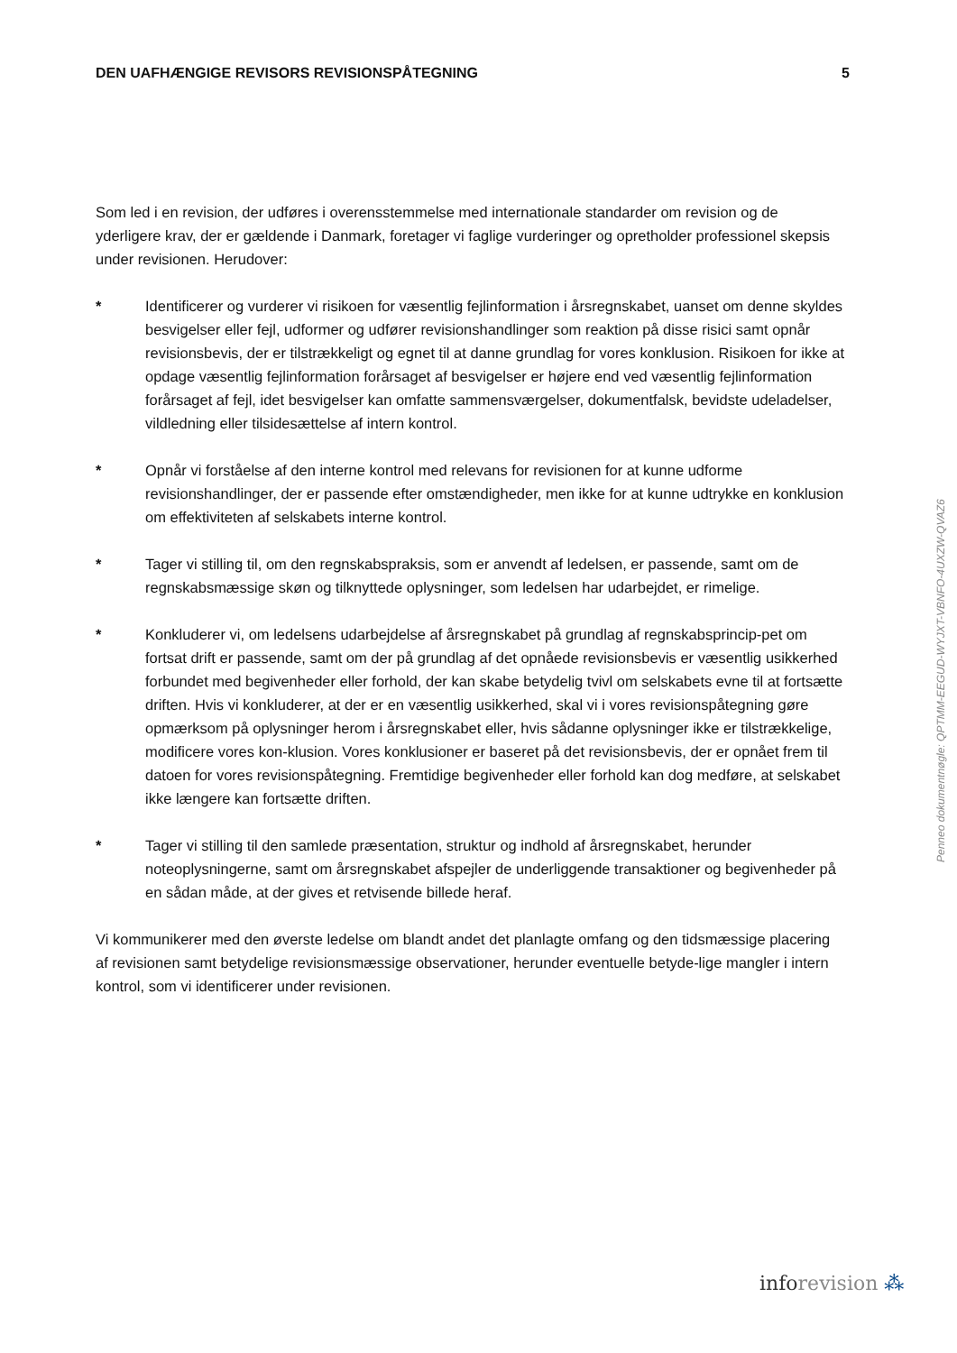DEN UAFHÆNGIGE REVISORS REVISIONSPÅTEGNING 5
Som led i en revision, der udføres i overensstemmelse med internationale standarder om revision og de yderligere krav, der er gældende i Danmark, foretager vi faglige vurderinger og opretholder professionel skepsis under revisionen. Herudover:
* Identificerer og vurderer vi risikoen for væsentlig fejlinformation i årsregnskabet, uanset om denne skyldes besvigelser eller fejl, udformer og udfører revisionshandlinger som reaktion på disse risici samt opnår revisionsbevis, der er tilstrækkeligt og egnet til at danne grundlag for vores konklusion. Risikoen for ikke at opdage væsentlig fejlinformation forårsaget af besvigelser er højere end ved væsentlig fejlinformation forårsaget af fejl, idet besvigelser kan omfatte sammensværgelser, dokumentfalsk, bevidste udeladelser, vildledning eller tilsidesættelse af intern kontrol.
* Opnår vi forståelse af den interne kontrol med relevans for revisionen for at kunne udforme revisionshandlinger, der er passende efter omstændigheder, men ikke for at kunne udtrykke en konklusion om effektiviteten af selskabets interne kontrol.
* Tager vi stilling til, om den regnskabspraksis, som er anvendt af ledelsen, er passende, samt om de regnskabsmæssige skøn og tilknyttede oplysninger, som ledelsen har udarbejdet, er rimelige.
* Konkluderer vi, om ledelsens udarbejdelse af årsregnskabet på grundlag af regnskabsprincip-pet om fortsat drift er passende, samt om der på grundlag af det opnåede revisionsbevis er væsentlig usikkerhed forbundet med begivenheder eller forhold, der kan skabe betydelig tvivl om selskabets evne til at fortsætte driften. Hvis vi konkluderer, at der er en væsentlig usikkerhed, skal vi i vores revisionspåtegning gøre opmærksom på oplysninger herom i årsregnskabet eller, hvis sådanne oplysninger ikke er tilstrækkelige, modificere vores kon-klusion. Vores konklusioner er baseret på det revisionsbevis, der er opnået frem til datoen for vores revisionspåtegning. Fremtidige begivenheder eller forhold kan dog medføre, at selskabet ikke længere kan fortsætte driften.
* Tager vi stilling til den samlede præsentation, struktur og indhold af årsregnskabet, herunder noteoplysningerne, samt om årsregnskabet afspejler de underliggende transaktioner og begivenheder på en sådan måde, at der gives et retvisende billede heraf.
Vi kommunikerer med den øverste ledelse om blandt andet det planlagte omfang og den tidsmæssige placering af revisionen samt betydelige revisionsmæssige observationer, herunder eventuelle betyde-lige mangler i intern kontrol, som vi identificerer under revisionen.
Penneo dokumentnøgle: QPTMM-EEGUD-WYJXT-VBNFO-4UXZW-QVAZ6
inforevision ⁂